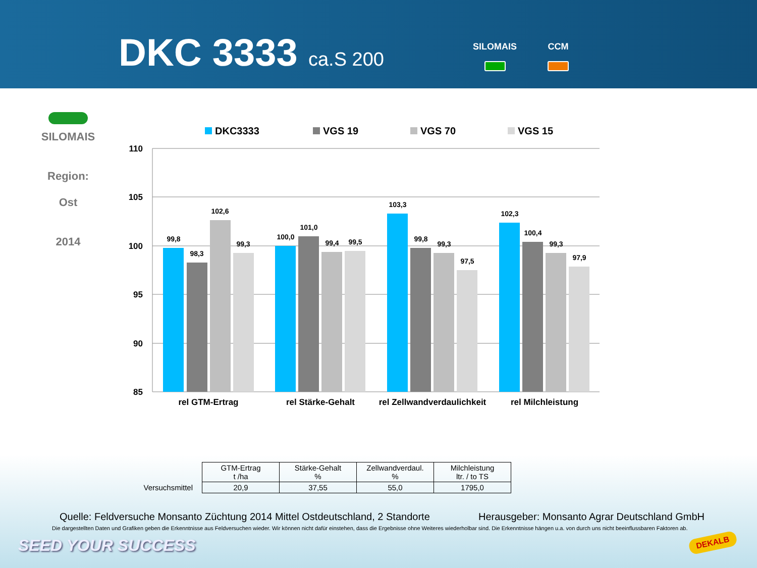DKC 3333 ca.S 200 SILOMAIS CCM
SILOMAIS
Region:
Ost
2014
DKC3333
VGS 19
VGS 70
VGS 15
110
105
100
95
90
85
99,8
98,3
102,6
99,3
100,0
101,0
99,4
99,5
103,3
99,8
99,3
97,5
102,3
100,4
99,3
97,9
rel GTM-Ertrag
rel Stärke-Gehalt
rel Zellwandverdaulichkeit
rel Milchleistung
| | GTM-Ertrag t /ha | Stärke-Gehalt % | Zellwandverdaul. % | Milchleistung ltr. / to TS |
| Versuchsmittel | 20,9 | 37,55 | 55,0 | 1795,0 |
Quelle: Feldversuche Monsanto Züchtung 2014 Mittel Ostdeutschland, 2 Standorte
Herausgeber: Monsanto Agrar Deutschland GmbH
Die dargestellten Daten und Grafiken geben die Erkenntnisse aus Feldversuchen wieder. Wir können nicht dafür einstehen, dass die Ergebnisse ohne Weiteres wiederholbar sind. Die Erkenntnisse hängen u.a. von durch uns nicht beeinflussbaren Faktoren ab.
SEED YOUR SUCCESS DEKALB